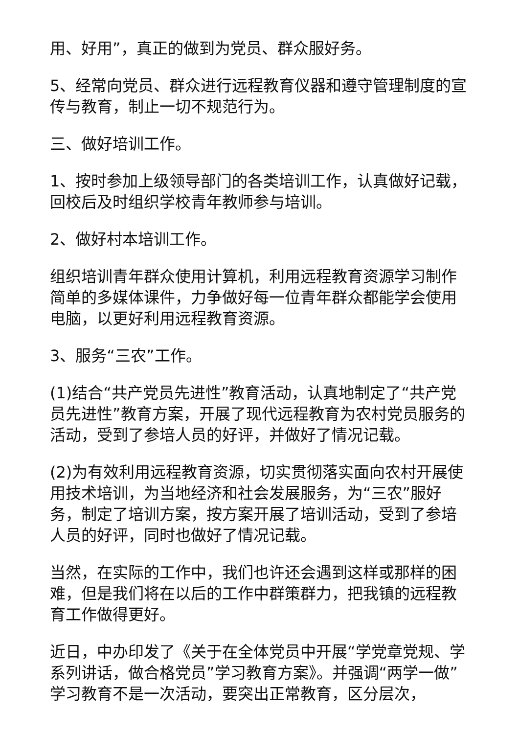用、好用”，真正的做到为党员、群众服好务。
5、经常向党员、群众进行远程教育仪器和遵守管理制度的宣传与教育，制止一切不规范行为。
三、做好培训工作。
1、按时参加上级领导部门的各类培训工作，认真做好记载，回校后及时组织学校青年教师参与培训。
2、做好村本培训工作。
组织培训青年群众使用计算机，利用远程教育资源学习制作简单的多媒体课件，力争做好每一位青年群众都能学会使用电脑，以更好利用远程教育资源。
3、服务“三农”工作。
(1)结合“共产党员先进性”教育活动，认真地制定了“共产党员先进性”教育方案，开展了现代远程教育为农村党员服务的活动，受到了参培人员的好评，并做好了情况记载。
(2)为有效利用远程教育资源，切实贯彻落实面向农村开展使用技术培训，为当地经济和社会发展服务，为“三农”服好务，制定了培训方案，按方案开展了培训活动，受到了参培人员的好评，同时也做好了情况记载。
当然，在实际的工作中，我们也许还会遇到这样或那样的困难，但是我们将在以后的工作中群策群力，把我镇的远程教育工作做得更好。
近日，中办印发了《关于在全体党员中开展“学党章党规、学系列讲话，做合格党员”学习教育方案》。并强调“两学一做”学习教育不是一次活动，要突出正常教育，区分层次，